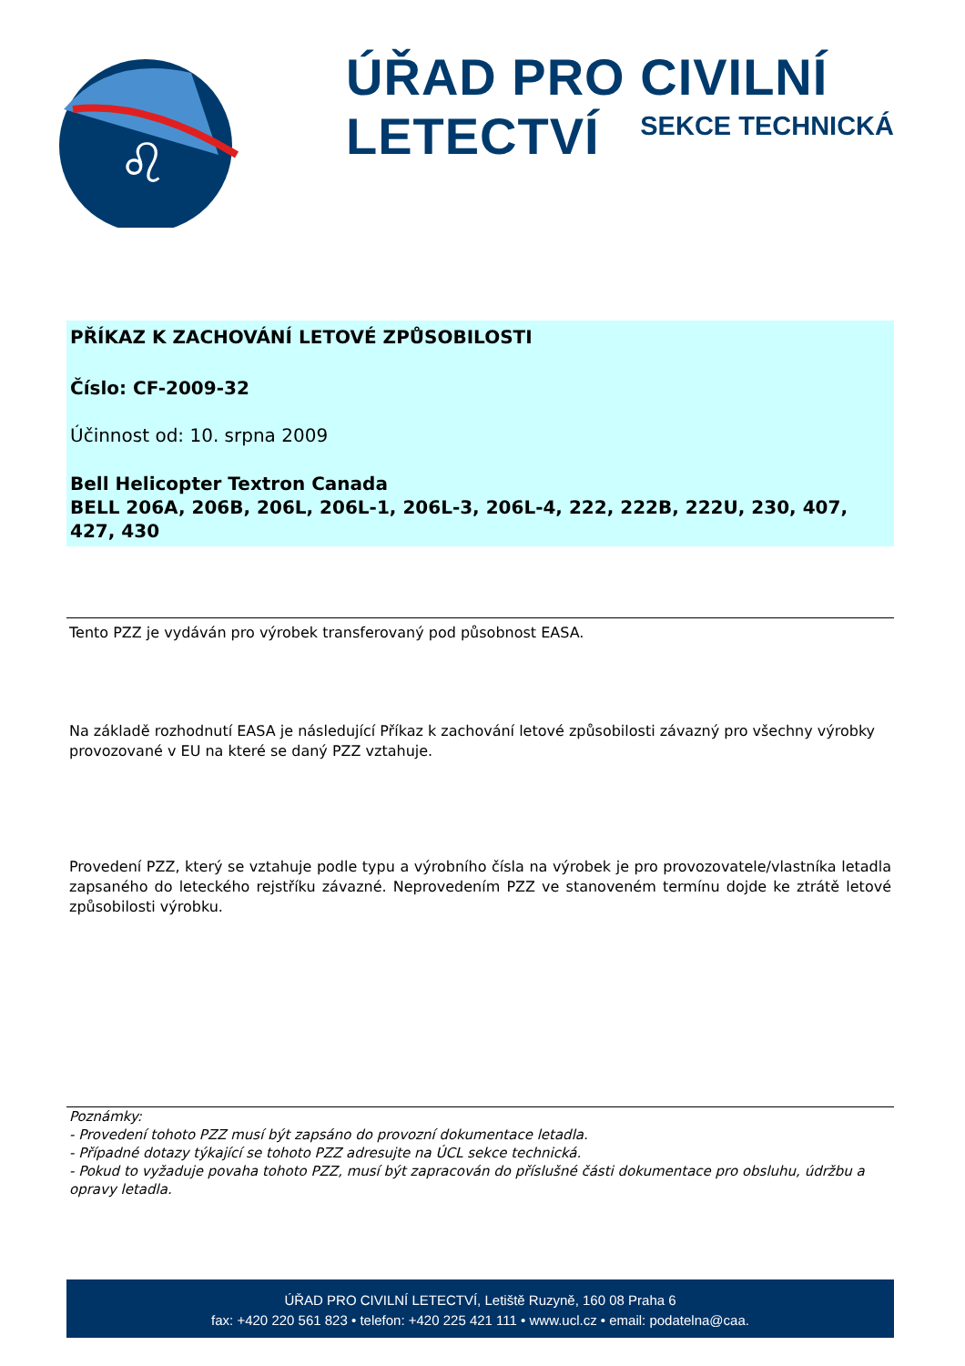♌
ÚŘAD PRO CIVILNÍ LETECTVÍ
SEKCE TECHNICKÁ
PŘÍKAZ K ZACHOVÁNÍ LETOVÉ ZPŮSOBILOSTI
Číslo: CF-2009-32
Účinnost od: 10. srpna 2009
Bell Helicopter Textron Canada
BELL 206A, 206B, 206L, 206L-1, 206L-3, 206L-4, 222, 222B, 222U, 230, 407, 427, 430
Tento PZZ je vydáván pro výrobek transferovaný pod působnost EASA.
Na základě rozhodnutí EASA je následující Příkaz k zachování letové způsobilosti závazný pro všechny výrobky provozované v EU na které se daný PZZ vztahuje.
Provedení PZZ, který se vztahuje podle typu a výrobního čísla na výrobek je pro provozovatele/vlastníka letadla zapsaného do leteckého rejstříku závazné. Neprovedením PZZ ve stanoveném termínu dojde ke ztrátě letové způsobilosti výrobku.
Poznámky:
- Provedení tohoto PZZ musí být zapsáno do provozní dokumentace letadla.
- Případné dotazy týkající se tohoto PZZ adresujte na ÚCL sekce technická.
- Pokud to vyžaduje povaha tohoto PZZ, musí být zapracován do příslušné části dokumentace pro obsluhu, údržbu a opravy letadla.
ÚŘAD PRO CIVILNÍ LETECTVÍ, Letiště Ruzyně, 160 08 Praha 6
fax: +420 220 561 823 • telefon: +420 225 421 111 • www.ucl.cz • email: podatelna@caa.